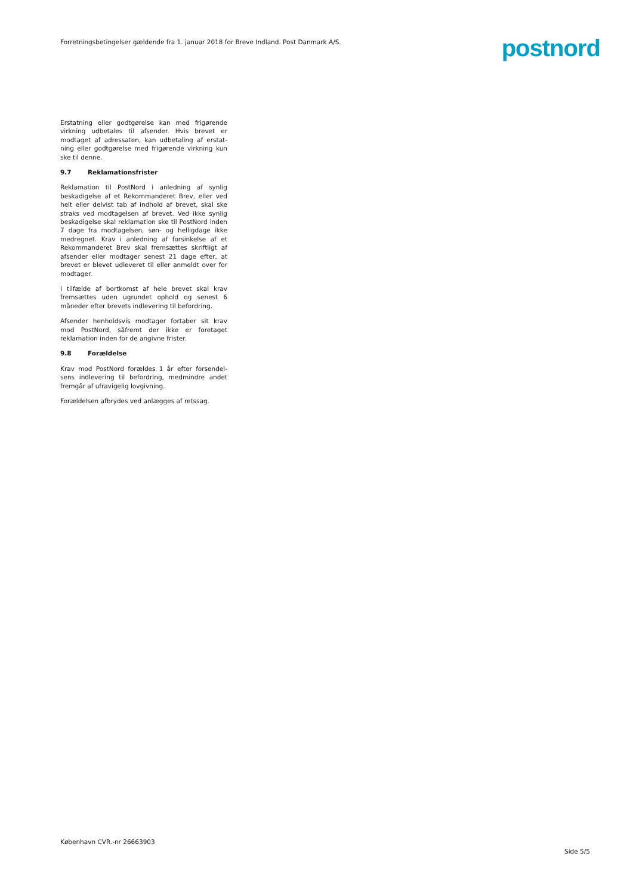Forretningsbetingelser gældende fra 1. januar 2018 for Breve Indland. Post Danmark A/S.
postnord
Erstatning eller godtgørelse kan med frigørende virkning udbetales til afsender. Hvis brevet er modtaget af adressaten, kan udbetaling af erstat-ning eller godtgørelse med frigørende virkning kun ske til denne.
9.7 Reklamationsfrister
Reklamation til PostNord i anledning af synlig beskadigelse af et Rekommanderet Brev, eller ved helt eller delvist tab af indhold af brevet, skal ske straks ved modtagelsen af brevet. Ved ikke synlig beskadigelse skal reklamation ske til PostNord inden 7 dage fra modtagelsen, søn- og helligdage ikke medregnet. Krav i anledning af forsinkelse af et Rekommanderet Brev skal fremsættes skriftligt af afsender eller modtager senest 21 dage efter, at brevet er blevet udleveret til eller anmeldt over for modtager.
I tilfælde af bortkomst af hele brevet skal krav fremsættes uden ugrundet ophold og senest 6 måneder efter brevets indlevering til befordring.
Afsender henholdsvis modtager fortaber sit krav mod PostNord, såfremt der ikke er foretaget reklamation inden for de angivne frister.
9.8 Forældelse
Krav mod PostNord forældes 1 år efter forsendel-sens indlevering til befordring, medmindre andet fremgår af ufravigelig lovgivning.
Forældelsen afbrydes ved anlægges af retssag.
København CVR.-nr 26663903
Side 5/5